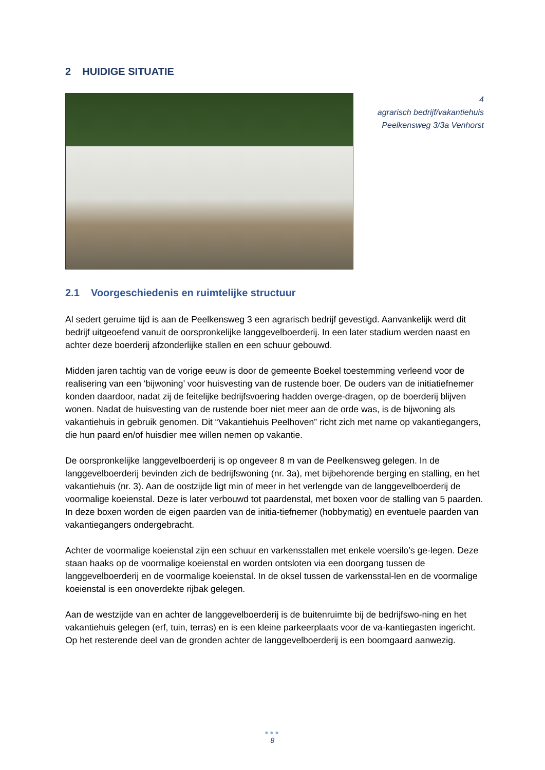2 HUIDIGE SITUATIE
4
agrarisch bedrijf/vakantiehuis
Peelkensweg 3/3a Venhorst
2.1 Voorgeschiedenis en ruimtelijke structuur
Al sedert geruime tijd is aan de Peelkensweg 3 een agrarisch bedrijf gevestigd. Aanvankelijk werd dit bedrijf uitgeoefend vanuit de oorspronkelijke langgevelboerderij. In een later stadium werden naast en achter deze boerderij afzonderlijke stallen en een schuur gebouwd.
Midden jaren tachtig van de vorige eeuw is door de gemeente Boekel toestemming verleend voor de realisering van een ‘bijwoning’ voor huisvesting van de rustende boer. De ouders van de initiatiefnemer konden daardoor, nadat zij de feitelijke bedrijfsvoering hadden overge-dragen, op de boerderij blijven wonen. Nadat de huisvesting van de rustende boer niet meer aan de orde was, is de bijwoning als vakantiehuis in gebruik genomen. Dit “Vakantiehuis Peelhoven” richt zich met name op vakantiegangers, die hun paard en/of huisdier mee willen nemen op vakantie.
De oorspronkelijke langgevelboerderij is op ongeveer 8 m van de Peelkensweg gelegen. In de langgevelboerderij bevinden zich de bedrijfswoning (nr. 3a), met bijbehorende berging en stalling, en het vakantiehuis (nr. 3). Aan de oostzijde ligt min of meer in het verlengde van de langgevelboerderij de voormalige koeienstal. Deze is later verbouwd tot paardenstal, met boxen voor de stalling van 5 paarden. In deze boxen worden de eigen paarden van de initia-tiefnemer (hobbymatig) en eventuele paarden van vakantiegangers ondergebracht.
Achter de voormalige koeienstal zijn een schuur en varkensstallen met enkele voersilo’s ge-legen. Deze staan haaks op de voormalige koeienstal en worden ontsloten via een doorgang tussen de langgevelboerderij en de voormalige koeienstal. In de oksel tussen de varkensstal-len en de voormalige koeienstal is een onoverdekte rijbak gelegen.
Aan de westzijde van en achter de langgevelboerderij is de buitenruimte bij de bedrijfswo-ning en het vakantiehuis gelegen (erf, tuin, terras) en is een kleine parkeerplaats voor de va-kantiegasten ingericht. Op het resterende deel van de gronden achter de langgevelboerderij is een boomgaard aanwezig.
●●●
8